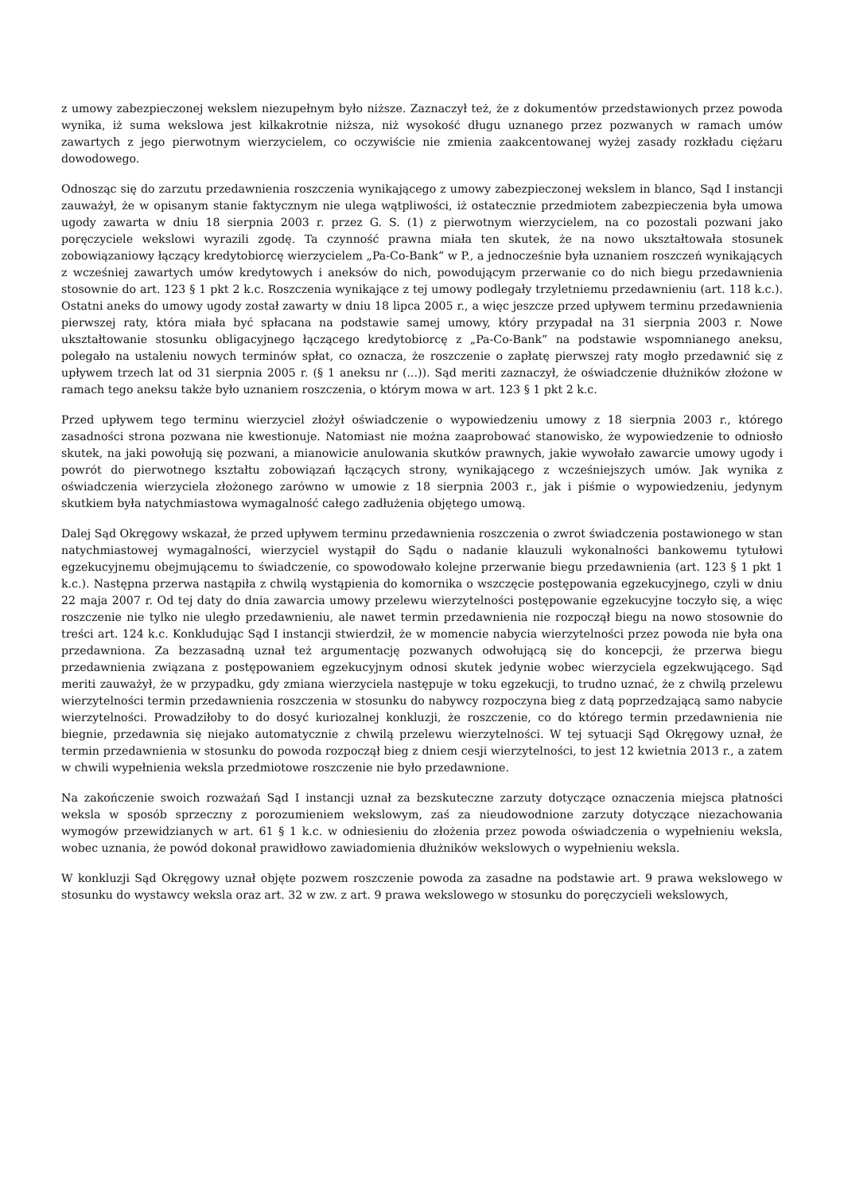z umowy zabezpieczonej wekslem niezupełnym było niższe. Zaznaczył też, że z dokumentów przedstawionych przez powoda wynika, iż suma wekslowa jest kilkakrotnie niższa, niż wysokość długu uznanego przez pozwanych w ramach umów zawartych z jego pierwotnym wierzycielem, co oczywiście nie zmienia zaakcentowanej wyżej zasady rozkładu ciężaru dowodowego.
Odnosząc się do zarzutu przedawnienia roszczenia wynikającego z umowy zabezpieczonej wekslem in blanco, Sąd I instancji zauważył, że w opisanym stanie faktycznym nie ulega wątpliwości, iż ostatecznie przedmiotem zabezpieczenia była umowa ugody zawarta w dniu 18 sierpnia 2003 r. przez G. S. (1) z pierwotnym wierzycielem, na co pozostali pozwani jako poręczyciele wekslowi wyrazili zgodę. Ta czynność prawna miała ten skutek, że na nowo ukształtowała stosunek zobowiązaniowy łączący kredytobiorcę wierzycielem „Pa-Co-Bank” w P., a jednocześnie była uznaniem roszczeń wynikających z wcześniej zawartych umów kredytowych i aneksów do nich, powodującym przerwanie co do nich biegu przedawnienia stosownie do art. 123 § 1 pkt 2 k.c. Roszczenia wynikające z tej umowy podlegały trzyletniemu przedawnieniu (art. 118 k.c.). Ostatni aneks do umowy ugody został zawarty w dniu 18 lipca 2005 r., a więc jeszcze przed upływem terminu przedawnienia pierwszej raty, która miała być spłacana na podstawie samej umowy, który przypadał na 31 sierpnia 2003 r. Nowe ukształtowanie stosunku obligacyjnego łączącego kredytobiorcę z „Pa-Co-Bank” na podstawie wspomnianego aneksu, polegało na ustaleniu nowych terminów spłat, co oznacza, że roszczenie o zapłatę pierwszej raty mogło przedawnić się z upływem trzech lat od 31 sierpnia 2005 r. (§ 1 aneksu nr (...)). Sąd meriti zaznaczył, że oświadczenie dłużników złożone w ramach tego aneksu także było uznaniem roszczenia, o którym mowa w art. 123 § 1 pkt 2 k.c.
Przed upływem tego terminu wierzyciel złożył oświadczenie o wypowiedzeniu umowy z 18 sierpnia 2003 r., którego zasadności strona pozwana nie kwestionuje. Natomiast nie można zaaprobować stanowisko, że wypowiedzenie to odniosło skutek, na jaki powołują się pozwani, a mianowicie anulowania skutków prawnych, jakie wywołało zawarcie umowy ugody i powrót do pierwotnego kształtu zobowiązań łączących strony, wynikającego z wcześniejszych umów. Jak wynika z oświadczenia wierzyciela złożonego zarówno w umowie z 18 sierpnia 2003 r., jak i piśmie o wypowiedzeniu, jedynym skutkiem była natychmiastowa wymagalność całego zadłużenia objętego umową.
Dalej Sąd Okręgowy wskazał, że przed upływem terminu przedawnienia roszczenia o zwrot świadczenia postawionego w stan natychmiastowej wymagalności, wierzyciel wystąpił do Sądu o nadanie klauzuli wykonalności bankowemu tytułowi egzekucyjnemu obejmującemu to świadczenie, co spowodowało kolejne przerwanie biegu przedawnienia (art. 123 § 1 pkt 1 k.c.). Następna przerwa nastąpiła z chwilą wystąpienia do komornika o wszczęcie postępowania egzekucyjnego, czyli w dniu 22 maja 2007 r. Od tej daty do dnia zawarcia umowy przelewu wierzytelności postępowanie egzekucyjne toczyło się, a więc roszczenie nie tylko nie uległo przedawnieniu, ale nawet termin przedawnienia nie rozpoczął biegu na nowo stosownie do treści art. 124 k.c. Konkludując Sąd I instancji stwierdził, że w momencie nabycia wierzytelności przez powoda nie była ona przedawniona. Za bezzasadną uznał też argumentację pozwanych odwołującą się do koncepcji, że przerwa biegu przedawnienia związana z postępowaniem egzekucyjnym odnosi skutek jedynie wobec wierzyciela egzekwującego. Sąd meriti zauważył, że w przypadku, gdy zmiana wierzyciela następuje w toku egzekucji, to trudno uznać, że z chwilą przelewu wierzytelności termin przedawnienia roszczenia w stosunku do nabywcy rozpoczyna bieg z datą poprzedzającą samo nabycie wierzytelności. Prowadziłoby to do dosyć kuriozalnej konkluzji, że roszczenie, co do którego termin przedawnienia nie biegnie, przedawnia się niejako automatycznie z chwilą przelewu wierzytelności. W tej sytuacji Sąd Okręgowy uznał, że termin przedawnienia w stosunku do powoda rozpoczął bieg z dniem cesji wierzytelności, to jest 12 kwietnia 2013 r., a zatem w chwili wypełnienia weksla przedmiotowe roszczenie nie było przedawnione.
Na zakończenie swoich rozważań Sąd I instancji uznał za bezskuteczne zarzuty dotyczące oznaczenia miejsca płatności weksla w sposób sprzeczny z porozumieniem wekslowym, zaś za nieudowodnione zarzuty dotyczące niezachowania wymogów przewidzianych w art. 61 § 1 k.c. w odniesieniu do złożenia przez powoda oświadczenia o wypełnieniu weksla, wobec uznania, że powód dokonał prawidłowo zawiadomienia dłużników wekslowych o wypełnieniu weksla.
W konkluzji Sąd Okręgowy uznał objęte pozwem roszczenie powoda za zasadne na podstawie art. 9 prawa wekslowego w stosunku do wystawcy weksla oraz art. 32 w zw. z art. 9 prawa wekslowego w stosunku do poręczycieli wekslowych,